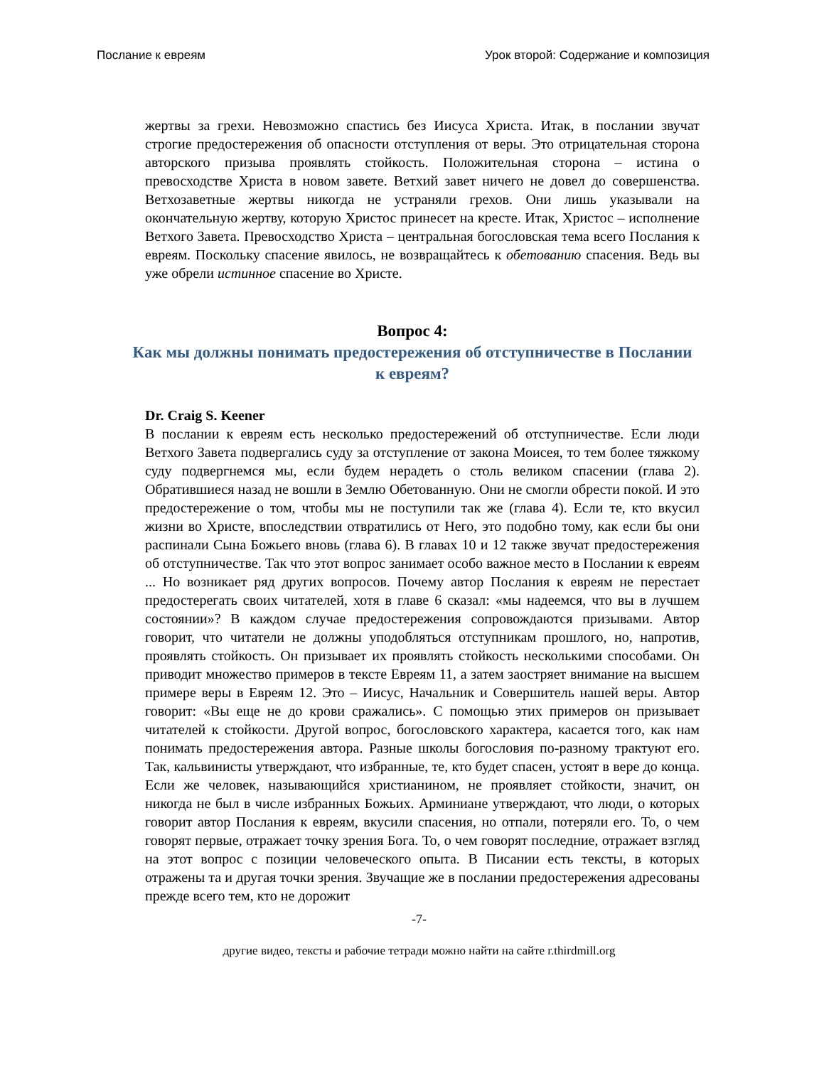Послание к евреям Урок второй: Содержание и композиция
жертвы за грехи. Невозможно спастись без Иисуса Христа. Итак, в послании звучат строгие предостережения об опасности отступления от веры. Это отрицательная сторона авторского призыва проявлять стойкость. Положительная сторона – истина о превосходстве Христа в новом завете. Ветхий завет ничего не довел до совершенства. Ветхозаветные жертвы никогда не устраняли грехов. Они лишь указывали на окончательную жертву, которую Христос принесет на кресте. Итак, Христос – исполнение Ветхого Завета. Превосходство Христа – центральная богословская тема всего Послания к евреям. Поскольку спасение явилось, не возвращайтесь к обетованию спасения. Ведь вы уже обрели истинное спасение во Христе.
Вопрос 4:
Как мы должны понимать предостережения об отступничестве в Послании к евреям?
Dr. Craig S. Keener
В послании к евреям есть несколько предостережений об отступничестве. Если люди Ветхого Завета подвергались суду за отступление от закона Моисея, то тем более тяжкому суду подвергнемся мы, если будем нерадеть о столь великом спасении (глава 2). Обратившиеся назад не вошли в Землю Обетованную. Они не смогли обрести покой. И это предостережение о том, чтобы мы не поступили так же (глава 4). Если те, кто вкусил жизни во Христе, впоследствии отвратились от Него, это подобно тому, как если бы они распинали Сына Божьего вновь (глава 6). В главах 10 и 12 также звучат предостережения об отступничестве. Так что этот вопрос занимает особо важное место в Послании к евреям ... Но возникает ряд других вопросов. Почему автор Послания к евреям не перестает предостерегать своих читателей, хотя в главе 6 сказал: «мы надеемся, что вы в лучшем состоянии»? В каждом случае предостережения сопровождаются призывами. Автор говорит, что читатели не должны уподобляться отступникам прошлого, но, напротив, проявлять стойкость. Он призывает их проявлять стойкость несколькими способами. Он приводит множество примеров в тексте Евреям 11, а затем заостряет внимание на высшем примере веры в Евреям 12. Это – Иисус, Начальник и Совершитель нашей веры. Автор говорит: «Вы еще не до крови сражались». С помощью этих примеров он призывает читателей к стойкости. Другой вопрос, богословского характера, касается того, как нам понимать предостережения автора. Разные школы богословия по-разному трактуют его. Так, кальвинисты утверждают, что избранные, те, кто будет спасен, устоят в вере до конца. Если же человек, называющийся христианином, не проявляет стойкости, значит, он никогда не был в числе избранных Божьих. Арминиане утверждают, что люди, о которых говорит автор Послания к евреям, вкусили спасения, но отпали, потеряли его. То, о чем говорят первые, отражает точку зрения Бога. То, о чем говорят последние, отражает взгляд на этот вопрос с позиции человеческого опыта. В Писании есть тексты, в которых отражены та и другая точки зрения. Звучащие же в послании предостережения адресованы прежде всего тем, кто не дорожит
-7-
другие видео, тексты и рабочие тетради можно найти на сайте r.thirdmill.org